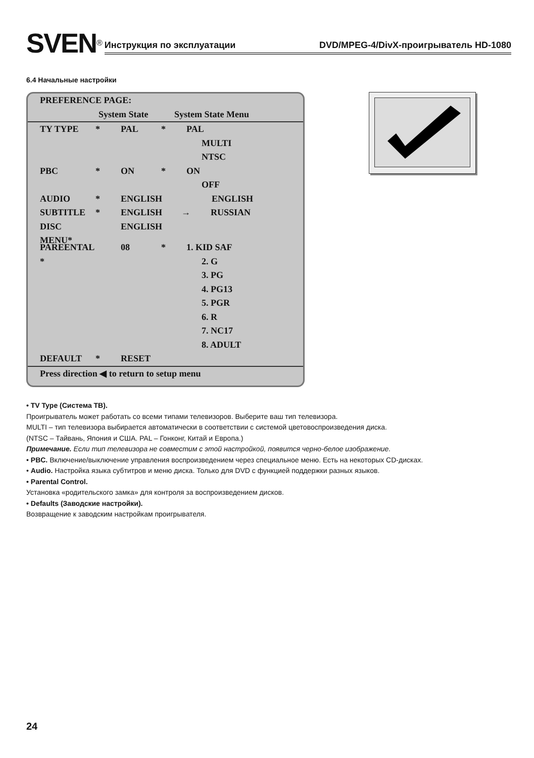SVEN<sup>®</sup>
Инструкция по эксплуатации DVD/MPEG-4/DivX-проигрыватель HD-1080
6.4 Начальные настройки
PREFERENCE PAGE:
System State System State Menu
TY TYPE * PAL * PAL
MULTI
NTSC
PBC * ON * ON
OFF
AUDIO * ENGLISH ENGLISH
SUBTITLE * ENGLISH → RUSSIAN
DISC MENU* ENGLISH
PAREENTAL * 08 * 1. KID SAF
2. G
3. PG
4. PG13
5. PGR
6. R
7. NC17
8. ADULT
DEFAULT * RESET
Press direction ◀ to return to setup menu
• TV Type (Система ТВ).
Проигрыватель может работать со всеми типами телевизоров. Выберите ваш тип телевизора.
MULTI – тип телевизора выбирается автоматически в соответствии с системой цветовоспроизведения диска.
(NTSC – Тайвань, Япония и США. PAL – Гонконг, Китай и Европа.)
Примечание. Если тип телевизора не совместим с этой настройкой, появится черно-белое изображение.
• PBC. Включение/выключение управления воспроизведением через специальное меню. Есть на некоторых CD-дисках.
• Audio. Настройка языка субтитров и меню диска. Только для DVD с функцией поддержки разных языков.
• Parental Control.
Установка «родительского замка» для контроля за воспроизведением дисков.
• Defaults (Заводские настройки).
Возвращение к заводским настройкам проигрывателя.
24